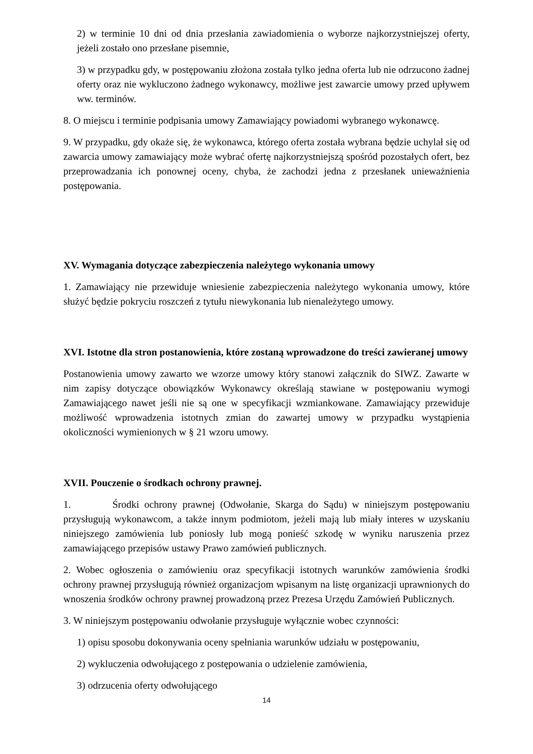2) w terminie 10 dni od dnia przesłania zawiadomienia o wyborze najkorzystniejszej oferty, jeżeli zostało ono przesłane pisemnie,
3) w przypadku gdy, w postępowaniu złożona została tylko jedna oferta lub nie odrzucono żadnej oferty oraz nie wykluczono żadnego wykonawcy, możliwe jest zawarcie umowy przed upływem ww. terminów.
8. O miejscu i terminie podpisania umowy Zamawiający powiadomi wybranego wykonawcę.
9. W przypadku, gdy okaże się, że wykonawca, którego oferta została wybrana będzie uchylał się od zawarcia umowy zamawiający może wybrać ofertę najkorzystniejszą spośród pozostałych ofert, bez przeprowadzania ich ponownej oceny, chyba, że zachodzi jedna z przesłanek unieważnienia postępowania.
XV. Wymagania dotyczące zabezpieczenia należytego wykonania umowy
1. Zamawiający nie przewiduje wniesienie zabezpieczenia należytego wykonania umowy, które służyć będzie pokryciu roszczeń z tytułu niewykonania lub nienależytego umowy.
XVI. Istotne dla stron postanowienia, które zostaną wprowadzone do treści zawieranej umowy
Postanowienia umowy zawarto we wzorze umowy który stanowi załącznik do SIWZ. Zawarte w nim zapisy dotyczące obowiązków Wykonawcy określają stawiane w postępowaniu wymogi Zamawiającego nawet jeśli nie są one w specyfikacji wzmiankowane. Zamawiający przewiduje możliwość wprowadzenia istotnych zmian do zawartej umowy w przypadku wystąpienia okoliczności wymienionych w § 21 wzoru umowy.
XVII. Pouczenie o środkach ochrony prawnej.
1. Środki ochrony prawnej (Odwołanie, Skarga do Sądu) w niniejszym postępowaniu przysługują wykonawcom, a także innym podmiotom, jeżeli mają lub miały interes w uzyskaniu niniejszego zamówienia lub poniosły lub mogą ponieść szkodę w wyniku naruszenia przez zamawiającego przepisów ustawy Prawo zamówień publicznych.
2. Wobec ogłoszenia o zamówieniu oraz specyfikacji istotnych warunków zamówienia środki ochrony prawnej przysługują również organizacjom wpisanym na listę organizacji uprawnionych do wnoszenia środków ochrony prawnej prowadzoną przez Prezesa Urzędu Zamówień Publicznych.
3. W niniejszym postępowaniu odwołanie przysługuje wyłącznie wobec czynności:
1) opisu sposobu dokonywania oceny spełniania warunków udziału w postępowaniu,
2) wykluczenia odwołującego z postępowania o udzielenie zamówienia,
3) odrzucenia oferty odwołującego
14